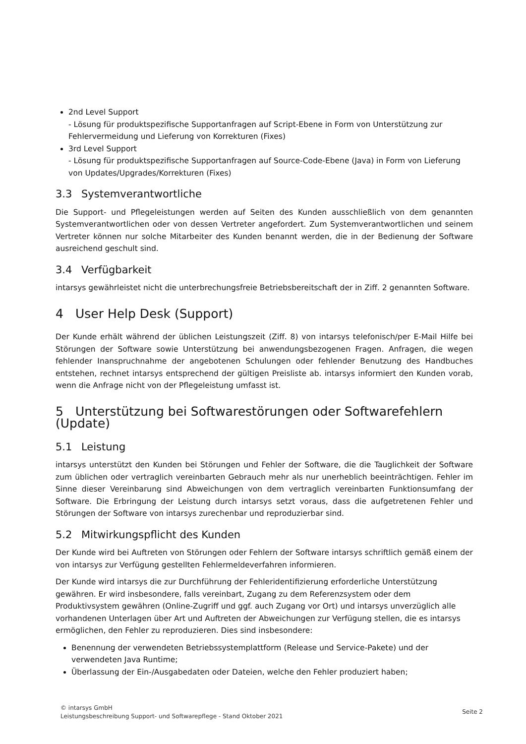2nd Level Support
- Lösung für produktspezifische Supportanfragen auf Script-Ebene in Form von Unterstützung zur Fehlervermeidung und Lieferung von Korrekturen (Fixes)
3rd Level Support
- Lösung für produktspezifische Supportanfragen auf Source-Code-Ebene (Java) in Form von Lieferung von Updates/Upgrades/Korrekturen (Fixes)
3.3 Systemverantwortliche
Die Support- und Pflegeleistungen werden auf Seiten des Kunden ausschließlich von dem genannten Systemverantwortlichen oder von dessen Vertreter angefordert. Zum Systemverantwortlichen und seinem Vertreter können nur solche Mitarbeiter des Kunden benannt werden, die in der Bedienung der Software ausreichend geschult sind.
3.4 Verfügbarkeit
intarsys gewährleistet nicht die unterbrechungsfreie Betriebsbereitschaft der in Ziff. 2 genannten Software.
4 User Help Desk (Support)
Der Kunde erhält während der üblichen Leistungszeit (Ziff. 8) von intarsys telefonisch/per E-Mail Hilfe bei Störungen der Software sowie Unterstützung bei anwendungsbezogenen Fragen. Anfragen, die wegen fehlender Inanspruchnahme der angebotenen Schulungen oder fehlender Benutzung des Handbuches entstehen, rechnet intarsys entsprechend der gültigen Preisliste ab. intarsys informiert den Kunden vorab, wenn die Anfrage nicht von der Pflegeleistung umfasst ist.
5 Unterstützung bei Softwarestörungen oder Softwarefehlern (Update)
5.1 Leistung
intarsys unterstützt den Kunden bei Störungen und Fehler der Software, die die Tauglichkeit der Software zum üblichen oder vertraglich vereinbarten Gebrauch mehr als nur unerheblich beeinträchtigen. Fehler im Sinne dieser Vereinbarung sind Abweichungen von dem vertraglich vereinbarten Funktionsumfang der Software. Die Erbringung der Leistung durch intarsys setzt voraus, dass die aufgetretenen Fehler und Störungen der Software von intarsys zurechenbar und reproduzierbar sind.
5.2 Mitwirkungspflicht des Kunden
Der Kunde wird bei Auftreten von Störungen oder Fehlern der Software intarsys schriftlich gemäß einem der von intarsys zur Verfügung gestellten Fehlermeldeverfahren informieren.
Der Kunde wird intarsys die zur Durchführung der Fehleridentifizierung erforderliche Unterstützung gewähren. Er wird insbesondere, falls vereinbart, Zugang zu dem Referenzsystem oder dem Produktivsystem gewähren (Online-Zugriff und ggf. auch Zugang vor Ort) und intarsys unverzüglich alle vorhandenen Unterlagen über Art und Auftreten der Abweichungen zur Verfügung stellen, die es intarsys ermöglichen, den Fehler zu reproduzieren. Dies sind insbesondere:
Benennung der verwendeten Betriebssystemplattform (Release und Service-Pakete) und der verwendeten Java Runtime;
Überlassung der Ein-/Ausgabedaten oder Dateien, welche den Fehler produziert haben;
© intarsys GmbH
Leistungsbeschreibung Support- und Softwarepflege - Stand Oktober 2021
Seite 2